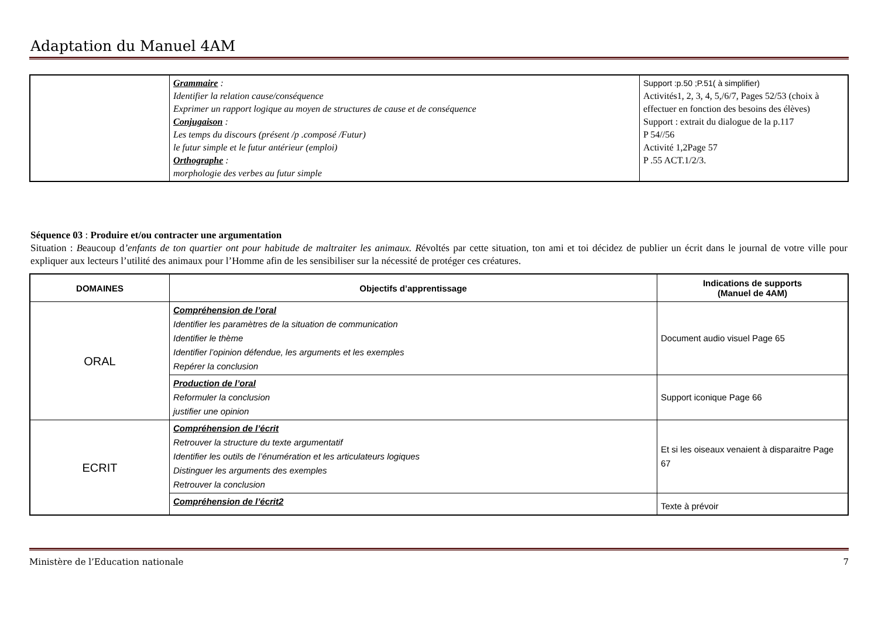Adaptation du Manuel 4AM
| | Grammaire : Identifier la relation cause/conséquence Exprimer un rapport logique au moyen de structures de cause et de conséquence Conjugaison : Les temps du discours (présent /p .composé /Futur) le futur simple et le futur antérieur (emploi) Orthographe : morphologie des verbes au futur simple | Support :p.50 ;P.51( à simplifier) Activités1, 2, 3, 4, 5,/6/7, Pages 52/53 (choix à effectuer en fonction des besoins des élèves) Support : extrait du dialogue de la p.117 P 54//56 Activité 1,2Page 57 P .55 ACT.1/2/3. |
Séquence 03 : Produire et/ou contracter une argumentation
Situation : Beaucoup d’enfants de ton quartier ont pour habitude de maltraiter les animaux. Révoltés par cette situation, ton ami et toi décidez de publier un écrit dans le journal de votre ville pour expliquer aux lecteurs l’utilité des animaux pour l’Homme afin de les sensibiliser sur la nécessité de protéger ces créatures.
| DOMAINES | Objectifs d’apprentissage | Indications de supports (Manuel de 4AM) |
| --- | --- | --- |
| ORAL | Compréhension de l’oral Identifier les paramètres de la situation de communication Identifier le thème Identifier l’opinion défendue, les arguments et les exemples Repérer la conclusion | Document audio visuel Page 65 |
| | Production de l’oral Reformuler la conclusion justifier une opinion | Support iconique Page 66 |
| ECRIT | Compréhension de l’écrit Retrouver la structure du texte argumentatif Identifier les outils de l’énumération et les articulateurs logiques Distinguer les arguments des exemples Retrouver la conclusion | Et si les oiseaux venaient à disparaitre Page 67 |
| | Compréhension de l’écrit2 | Texte à prévoir |
Ministère de l’Education nationale 7